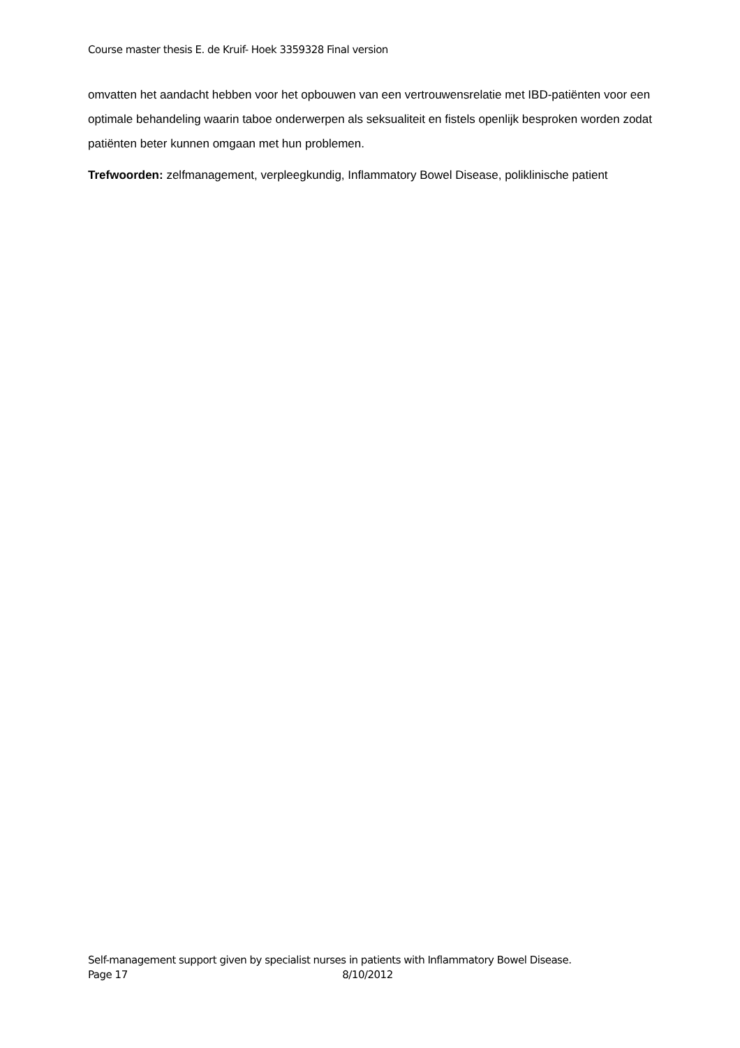Course master thesis E. de Kruif- Hoek 3359328 Final version
omvatten het aandacht hebben voor het opbouwen van een vertrouwensrelatie met IBD-patiënten voor een optimale behandeling waarin taboe onderwerpen als seksualiteit en fistels openlijk besproken worden zodat patiënten beter kunnen omgaan met hun problemen.
Trefwoorden: zelfmanagement, verpleegkundig, Inflammatory Bowel Disease, poliklinische patient
Self-management support given by specialist nurses in patients with Inflammatory Bowel Disease.
Page 17 8/10/2012